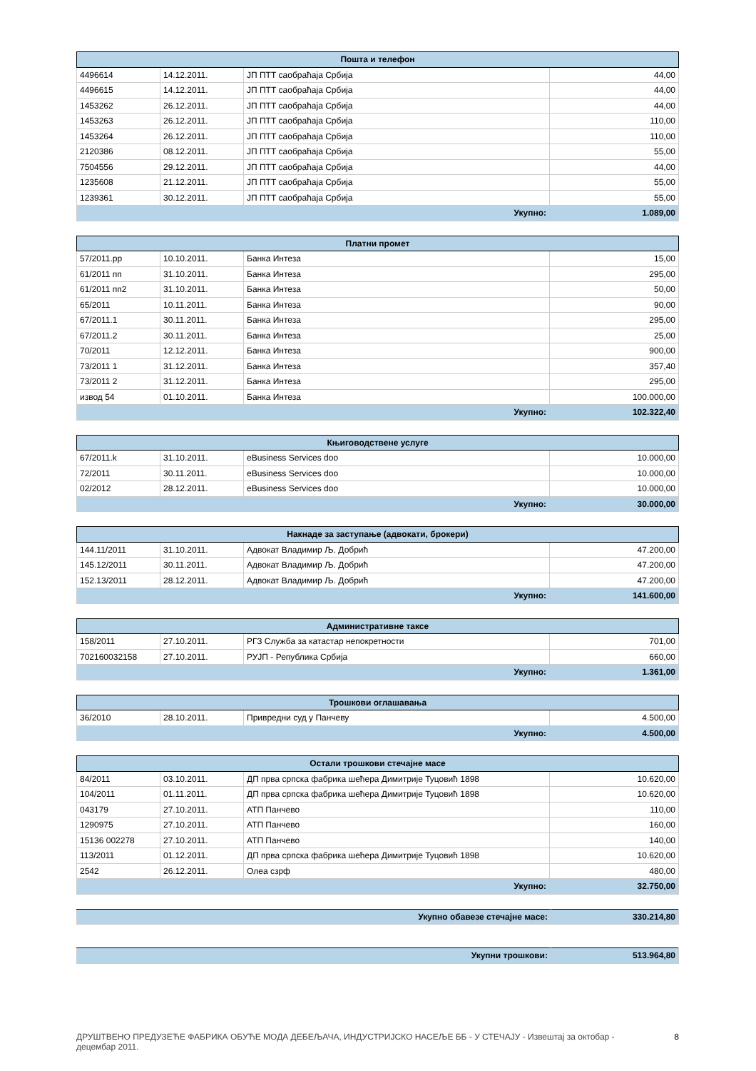| Пошта и телефон | | | |
| --- | --- | --- | --- |
| 4496614 | 14.12.2011. | ЈП ПТТ саобраћаја Србија | 44,00 |
| 4496615 | 14.12.2011. | ЈП ПТТ саобраћаја Србија | 44,00 |
| 1453262 | 26.12.2011. | ЈП ПТТ саобраћаја Србија | 44,00 |
| 1453263 | 26.12.2011. | ЈП ПТТ саобраћаја Србија | 110,00 |
| 1453264 | 26.12.2011. | ЈП ПТТ саобраћаја Србија | 110,00 |
| 2120386 | 08.12.2011. | ЈП ПТТ саобраћаја Србија | 55,00 |
| 7504556 | 29.12.2011. | ЈП ПТТ саобраћаја Србија | 44,00 |
| 1235608 | 21.12.2011. | ЈП ПТТ саобраћаја Србија | 55,00 |
| 1239361 | 30.12.2011. | ЈП ПТТ саобраћаја Србија | 55,00 |
| Укупно: | | | 1.089,00 |
| Платни промет | | | |
| --- | --- | --- | --- |
| 57/2011.pp | 10.10.2011. | Банка Интеза | 15,00 |
| 61/2011 пп | 31.10.2011. | Банка Интеза | 295,00 |
| 61/2011 пп2 | 31.10.2011. | Банка Интеза | 50,00 |
| 65/2011 | 10.11.2011. | Банка Интеза | 90,00 |
| 67/2011.1 | 30.11.2011. | Банка Интеза | 295,00 |
| 67/2011.2 | 30.11.2011. | Банка Интеза | 25,00 |
| 70/2011 | 12.12.2011. | Банка Интеза | 900,00 |
| 73/2011 1 | 31.12.2011. | Банка Интеза | 357,40 |
| 73/2011 2 | 31.12.2011. | Банка Интеза | 295,00 |
| извод 54 | 01.10.2011. | Банка Интеза | 100.000,00 |
| Укупно: | | | 102.322,40 |
| Књиговодствене услуге | | | |
| --- | --- | --- | --- |
| 67/2011.k | 31.10.2011. | eBusiness Services doo | 10.000,00 |
| 72/2011 | 30.11.2011. | eBusiness Services doo | 10.000,00 |
| 02/2012 | 28.12.2011. | eBusiness Services doo | 10.000,00 |
| Укупно: | | | 30.000,00 |
| Накнаде за заступање (адвокати, брокери) | | | |
| --- | --- | --- | --- |
| 144.11/2011 | 31.10.2011. | Адвокат Владимир Љ. Добрић | 47.200,00 |
| 145.12/2011 | 30.11.2011. | Адвокат Владимир Љ. Добрић | 47.200,00 |
| 152.13/2011 | 28.12.2011. | Адвокат Владимир Љ. Добрић | 47.200,00 |
| Укупно: | | | 141.600,00 |
| Административне таксе | | | |
| --- | --- | --- | --- |
| 158/2011 | 27.10.2011. | РГЗ Служба за катастар непокретности | 701,00 |
| 702160032158 | 27.10.2011. | РУЈП - Република Србија | 660,00 |
| Укупно: | | | 1.361,00 |
| Трошкови оглашавања | | | |
| --- | --- | --- | --- |
| 36/2010 | 28.10.2011. | Привредни суд у Панчеву | 4.500,00 |
| Укупно: | | | 4.500,00 |
| Остали трошкови стечајне масе | | | |
| --- | --- | --- | --- |
| 84/2011 | 03.10.2011. | ДП прва српска фабрика шећера Димитрије Туцовић 1898 | 10.620,00 |
| 104/2011 | 01.11.2011. | ДП прва српска фабрика шећера Димитрије Туцовић 1898 | 10.620,00 |
| 043179 | 27.10.2011. | АТП Панчево | 110,00 |
| 1290975 | 27.10.2011. | АТП Панчево | 160,00 |
| 15136 002278 | 27.10.2011. | АТП Панчево | 140,00 |
| 113/2011 | 01.12.2011. | ДП прва српска фабрика шећера Димитрије Туцовић 1898 | 10.620,00 |
| 2542 | 26.12.2011. | Олеа сзрф | 480,00 |
| Укупно: | | | 32.750,00 |
| Укупно обавезе стечајне масе: | 330.214,80 |
| Укупни трошкови: | 513.964,80 |
ДРУШТВЕНО ПРЕДУЗЕЋЕ ФАБРИКА ОБУЋЕ МОДА ДЕБЕЉАЧА, ИНДУСТРИЈСКО НАСЕЉЕ ББ - У СТЕЧАЈУ - Извештај за октобар -
децембар 2011. 8